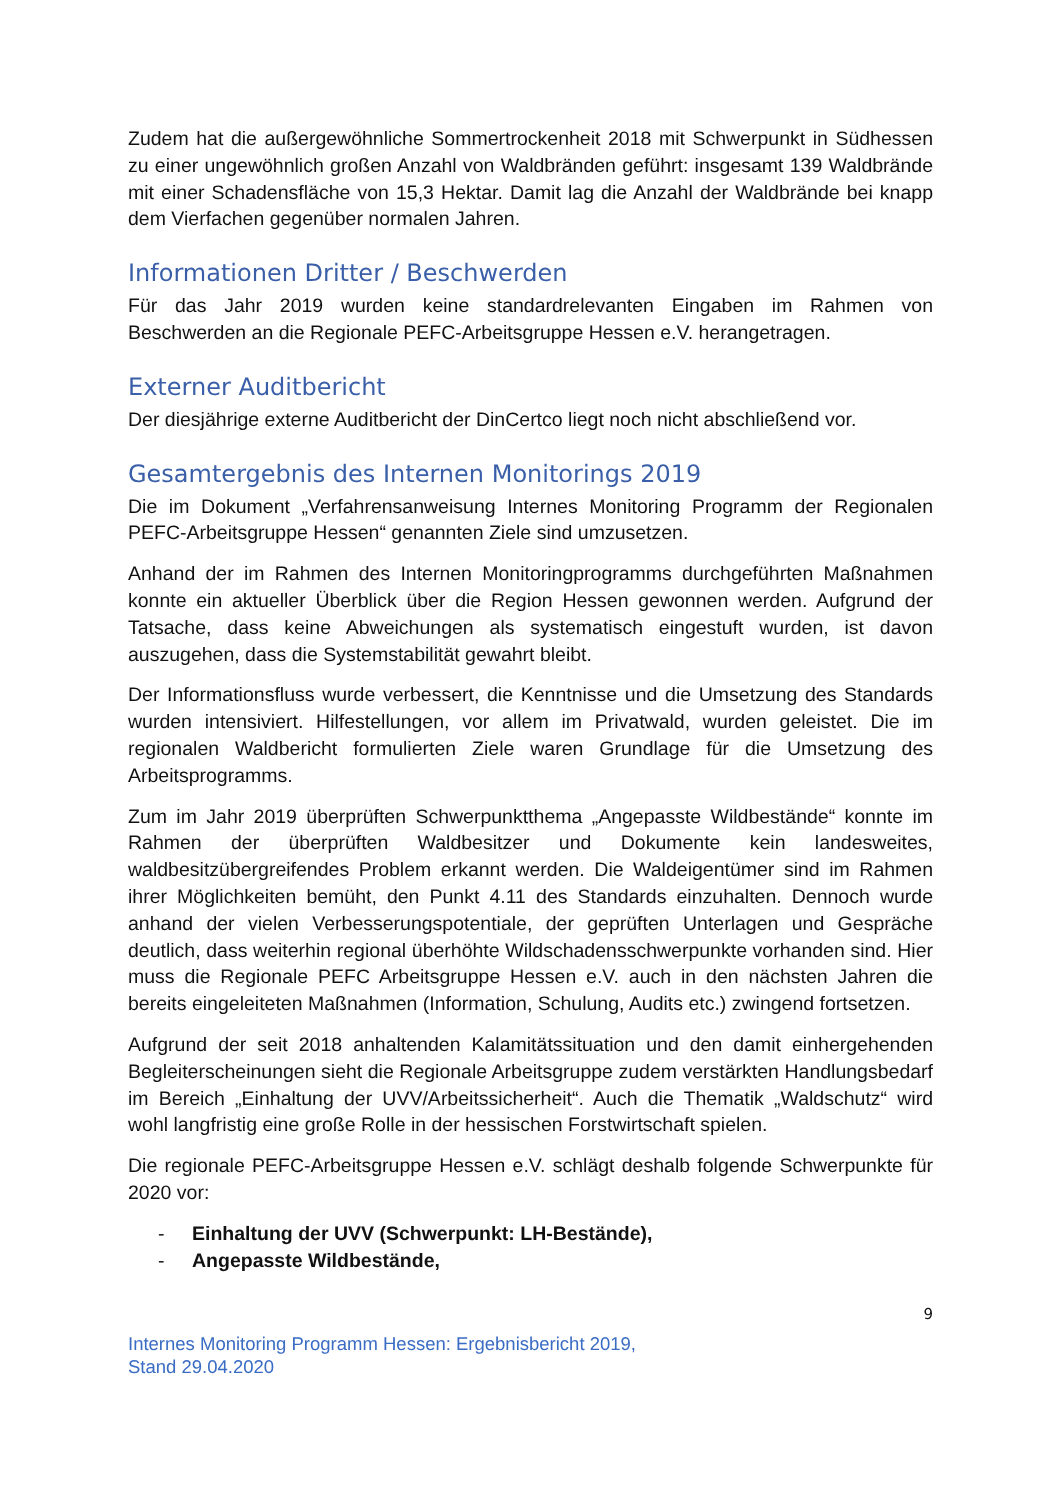Zudem hat die außergewöhnliche Sommertrockenheit 2018 mit Schwerpunkt in Südhessen zu einer ungewöhnlich großen Anzahl von Waldbränden geführt: insgesamt 139 Waldbrände mit einer Schadensfläche von 15,3 Hektar. Damit lag die Anzahl der Waldbrände bei knapp dem Vierfachen gegenüber normalen Jahren.
Informationen Dritter / Beschwerden
Für das Jahr 2019 wurden keine standardrelevanten Eingaben im Rahmen von Beschwerden an die Regionale PEFC-Arbeitsgruppe Hessen e.V. herangetragen.
Externer Auditbericht
Der diesjährige externe Auditbericht der DinCertco liegt noch nicht abschließend vor.
Gesamtergebnis des Internen Monitorings 2019
Die im Dokument „Verfahrensanweisung Internes Monitoring Programm der Regionalen PEFC-Arbeitsgruppe Hessen“ genannten Ziele sind umzusetzen.
Anhand der im Rahmen des Internen Monitoringprogramms durchgeführten Maßnahmen konnte ein aktueller Überblick über die Region Hessen gewonnen werden. Aufgrund der Tatsache, dass keine Abweichungen als systematisch eingestuft wurden, ist davon auszugehen, dass die Systemstabilität gewahrt bleibt.
Der Informationsfluss wurde verbessert, die Kenntnisse und die Umsetzung des Standards wurden intensiviert. Hilfestellungen, vor allem im Privatwald, wurden geleistet. Die im regionalen Waldbericht formulierten Ziele waren Grundlage für die Umsetzung des Arbeitsprogramms.
Zum im Jahr 2019 überprüften Schwerpunktthema „Angepasste Wildbestände“ konnte im Rahmen der überprüften Waldbesitzer und Dokumente kein landesweites, waldbesitzübergreifendes Problem erkannt werden. Die Waldeigentümer sind im Rahmen ihrer Möglichkeiten bemüht, den Punkt 4.11 des Standards einzuhalten. Dennoch wurde anhand der vielen Verbesserungspotentiale, der geprüften Unterlagen und Gespräche deutlich, dass weiterhin regional überhöhte Wildschadensschwerpunkte vorhanden sind. Hier muss die Regionale PEFC Arbeitsgruppe Hessen e.V. auch in den nächsten Jahren die bereits eingeleiteten Maßnahmen (Information, Schulung, Audits etc.) zwingend fortsetzen.
Aufgrund der seit 2018 anhaltenden Kalamitätssituation und den damit einhergehenden Begleiterscheinungen sieht die Regionale Arbeitsgruppe zudem verstärkten Handlungsbedarf im Bereich „Einhaltung der UVV/Arbeitssicherheit“. Auch die Thematik „Waldschutz“ wird wohl langfristig eine große Rolle in der hessischen Forstwirtschaft spielen.
Die regionale PEFC-Arbeitsgruppe Hessen e.V. schlägt deshalb folgende Schwerpunkte für 2020 vor:
- Einhaltung der UVV (Schwerpunkt: LH-Bestände),
- Angepasste Wildbestände,
9
Internes Monitoring Programm Hessen: Ergebnisbericht 2019,
Stand 29.04.2020